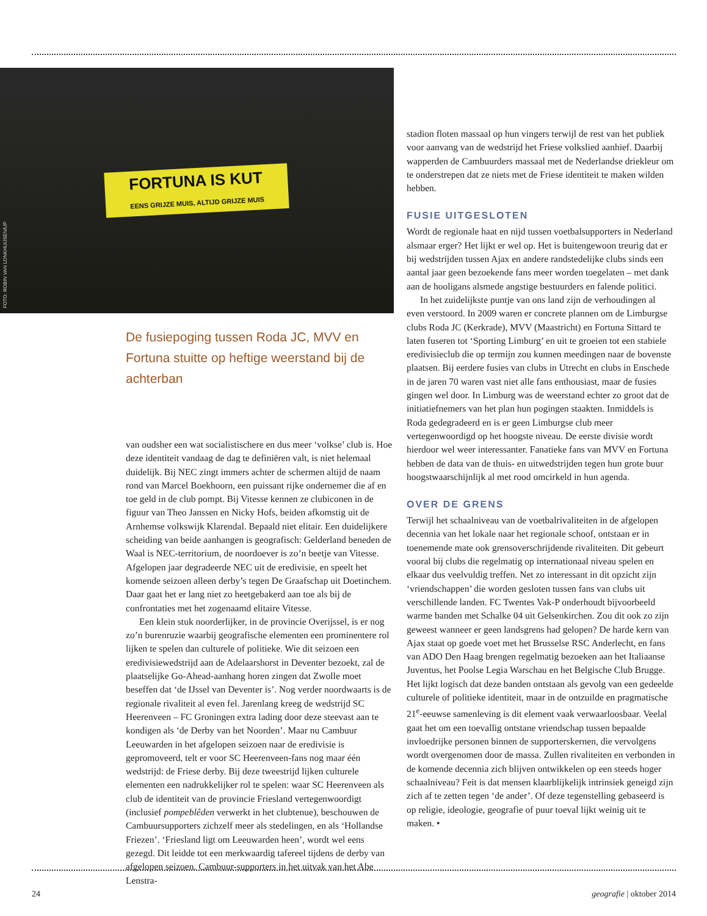FORTUNA IS KUT
EENS GRIJZE MUIS, ALTIJD GRIJZE MUIS
FOTO: ROBIN VAN LONKHUIJSEN/UP
De fusiepoging tussen Roda JC, MVV en Fortuna stuitte op heftige weerstand bij de achterban
van oudsher een wat socialistischere en dus meer ‘volkse’ club is. Hoe deze identiteit vandaag de dag te definiëren valt, is niet helemaal duidelijk. Bij NEC zingt immers achter de schermen altijd de naam rond van Marcel Boekhoorn, een puissant rijke ondernemer die af en toe geld in de club pompt. Bij Vitesse kennen ze clubiconen in de figuur van Theo Janssen en Nicky Hofs, beiden afkomstig uit de Arnhemse volkswijk Klarendal. Bepaald niet elitair. Een duidelijkere scheiding van beide aanhangen is geografisch: Gelderland beneden de Waal is NEC-territorium, de noordoever is zo’n beetje van Vitesse. Afgelopen jaar degradeerde NEC uit de eredivisie, en speelt het komende seizoen alleen derby’s tegen De Graafschap uit Doetinchem. Daar gaat het er lang niet zo heetgebakerd aan toe als bij de confrontaties met het zogenaamd elitaire Vitesse.
Een klein stuk noorderlijker, in de provincie Overijssel, is er nog zo’n burenruzie waarbij geografische elementen een prominentere rol lijken te spelen dan culturele of politieke. Wie dit seizoen een eredivisiewedstrijd aan de Adelaarshorst in Deventer bezoekt, zal de plaatselijke Go-Ahead-aanhang horen zingen dat Zwolle moet beseffen dat ‘de IJssel van Deventer is’. Nog verder noordwaarts is de regionale rivaliteit al even fel. Jarenlang kreeg de wedstrijd SC Heerenveen – FC Groningen extra lading door deze steevast aan te kondigen als ‘de Derby van het Noorden’. Maar nu Cambuur Leeuwarden in het afgelopen seizoen naar de eredivisie is gepromoveerd, telt er voor SC Heerenveen-fans nog maar één wedstrijd: de Friese derby. Bij deze tweestrijd lijken culturele elementen een nadrukkelijker rol te spelen: waar SC Heerenveen als club de identiteit van de provincie Friesland vertegenwoordigt (inclusief pompeblêden verwerkt in het clubtenue), beschouwen de Cambuursupporters zichzelf meer als stedelingen, en als ‘Hollandse Friezen’. ‘Friesland ligt om Leeuwarden heen’, wordt wel eens gezegd. Dit leidde tot een merkwaardig tafereel tijdens de derby van afgelopen seizoen. Cambuur-supporters in het uitvak van het Abe Lenstra-
stadion floten massaal op hun vingers terwijl de rest van het publiek voor aanvang van de wedstrijd het Friese volkslied aanhief. Daarbij wapperden de Cambuurders massaal met de Nederlandse driekleur om te onderstrepen dat ze niets met de Friese identiteit te maken wilden hebben.
FUSIE UITGESLOTEN
Wordt de regionale haat en nijd tussen voetbalsupporters in Nederland alsmaar erger? Het lijkt er wel op. Het is buitengewoon treurig dat er bij wedstrijden tussen Ajax en andere randstedelijke clubs sinds een aantal jaar geen bezoekende fans meer worden toegelaten – met dank aan de hooligans alsmede angstige bestuurders en falende politici.
In het zuidelijkste puntje van ons land zijn de verhoudingen al even verstoord. In 2009 waren er concrete plannen om de Limburgse clubs Roda JC (Kerkrade), MVV (Maastricht) en Fortuna Sittard te laten fuseren tot ‘Sporting Limburg’ en uit te groeien tot een stabiele eredivisieclub die op termijn zou kunnen meedingen naar de bovenste plaatsen. Bij eerdere fusies van clubs in Utrecht en clubs in Enschede in de jaren 70 waren vast niet alle fans enthousiast, maar de fusies gingen wel door. In Limburg was de weerstand echter zo groot dat de initiatiefnemers van het plan hun pogingen staakten. Inmiddels is Roda gedegradeerd en is er geen Limburgse club meer vertegenwoordigd op het hoogste niveau. De eerste divisie wordt hierdoor wel weer interessanter. Fanatieke fans van MVV en Fortuna hebben de data van de thuis- en uitwedstrijden tegen hun grote buur hoogstwaarschijnlijk al met rood omcirkeld in hun agenda.
OVER DE GRENS
Terwijl het schaalniveau van de voetbalrivaliteiten in de afgelopen decennia van het lokale naar het regionale schoof, ontstaan er in toenemende mate ook grensoverschrijdende rivaliteiten. Dit gebeurt vooral bij clubs die regelmatig op internationaal niveau spelen en elkaar dus veelvuldig treffen. Net zo interessant in dit opzicht zijn ‘vriendschappen’ die worden gesloten tussen fans van clubs uit verschillende landen. FC Twentes Vak-P onderhoudt bijvoorbeeld warme banden met Schalke 04 uit Gelsenkirchen. Zou dit ook zo zijn geweest wanneer er geen landsgrens had gelopen? De harde kern van Ajax staat op goede voet met het Brusselse RSC Anderlecht, en fans van ADO Den Haag brengen regelmatig bezoeken aan het Italiaanse Juventus, het Poolse Legia Warschau en het Belgische Club Brugge. Het lijkt logisch dat deze banden ontstaan als gevolg van een gedeelde culturele of politieke identiteit, maar in de ontzuilde en pragmatische 21<sup>e</sup>-eeuwse samenleving is dit element vaak verwaarloosbaar. Veelal gaat het om een toevallig ontstane vriendschap tussen bepaalde invloedrijke personen binnen de supporterskernen, die vervolgens wordt overgenomen door de massa. Zullen rivaliteiten en verbonden in de komende decennia zich blijven ontwikkelen op een steeds hoger schaalniveau? Feit is dat mensen klaarblijkelijk intrinsiek geneigd zijn zich af te zetten tegen ‘de ander’. Of deze tegenstelling gebaseerd is op religie, ideologie, geografie of puur toeval lijkt weinig uit te maken. •
24 geografie | oktober 2014